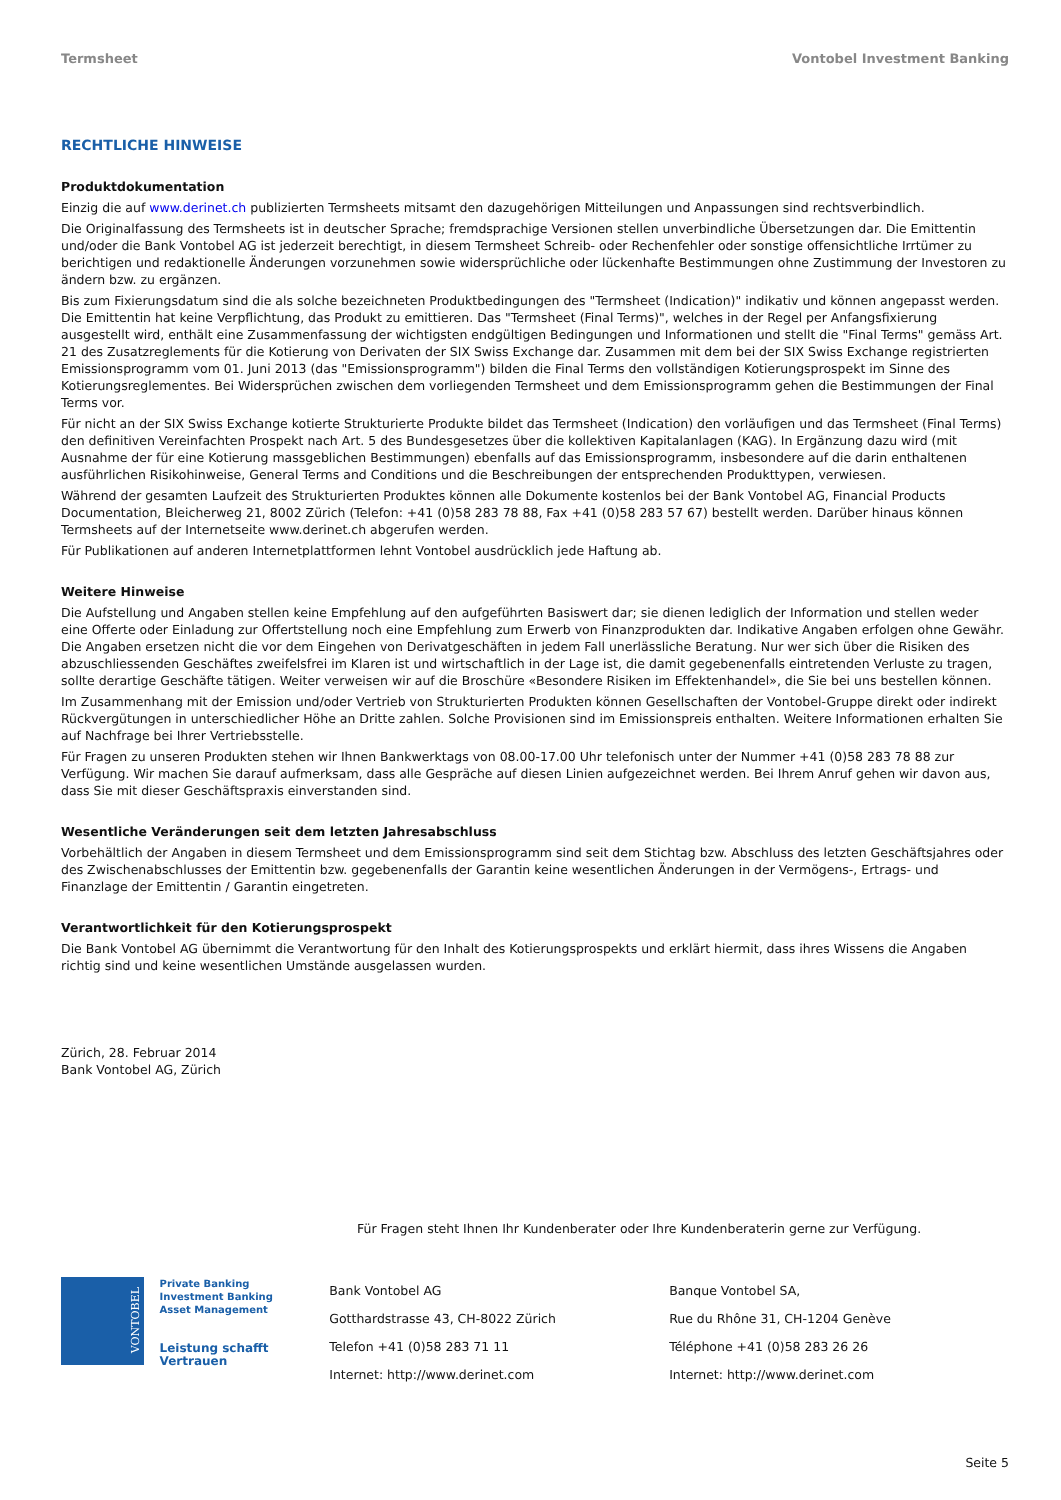Termsheet Vontobel Investment Banking
RECHTLICHE HINWEISE
Produktdokumentation
Einzig die auf www.derinet.ch publizierten Termsheets mitsamt den dazugehörigen Mitteilungen und Anpassungen sind rechtsverbindlich.
Die Originalfassung des Termsheets ist in deutscher Sprache; fremdsprachige Versionen stellen unverbindliche Übersetzungen dar. Die Emittentin und/oder die Bank Vontobel AG ist jederzeit berechtigt, in diesem Termsheet Schreib- oder Rechenfehler oder sonstige offensichtliche Irrtümer zu berichtigen und redaktionelle Änderungen vorzunehmen sowie widersprüchliche oder lückenhafte Bestimmungen ohne Zustimmung der Investoren zu ändern bzw. zu ergänzen.
Bis zum Fixierungsdatum sind die als solche bezeichneten Produktbedingungen des "Termsheet (Indication)" indikativ und können angepasst werden. Die Emittentin hat keine Verpflichtung, das Produkt zu emittieren. Das "Termsheet (Final Terms)", welches in der Regel per Anfangsfixierung ausgestellt wird, enthält eine Zusammenfassung der wichtigsten endgültigen Bedingungen und Informationen und stellt die "Final Terms" gemäss Art. 21 des Zusatzreglements für die Kotierung von Derivaten der SIX Swiss Exchange dar. Zusammen mit dem bei der SIX Swiss Exchange registrierten Emissionsprogramm vom 01. Juni 2013 (das "Emissionsprogramm") bilden die Final Terms den vollständigen Kotierungsprospekt im Sinne des Kotierungsreglementes. Bei Widersprüchen zwischen dem vorliegenden Termsheet und dem Emissionsprogramm gehen die Bestimmungen der Final Terms vor.
Für nicht an der SIX Swiss Exchange kotierte Strukturierte Produkte bildet das Termsheet (Indication) den vorläufigen und das Termsheet (Final Terms) den definitiven Vereinfachten Prospekt nach Art. 5 des Bundesgesetzes über die kollektiven Kapitalanlagen (KAG). In Ergänzung dazu wird (mit Ausnahme der für eine Kotierung massgeblichen Bestimmungen) ebenfalls auf das Emissionsprogramm, insbesondere auf die darin enthaltenen ausführlichen Risikohinweise, General Terms and Conditions und die Beschreibungen der entsprechenden Produkttypen, verwiesen.
Während der gesamten Laufzeit des Strukturierten Produktes können alle Dokumente kostenlos bei der Bank Vontobel AG, Financial Products Documentation, Bleicherweg 21, 8002 Zürich (Telefon: +41 (0)58 283 78 88, Fax +41 (0)58 283 57 67) bestellt werden. Darüber hinaus können Termsheets auf der Internetseite www.derinet.ch abgerufen werden.
Für Publikationen auf anderen Internetplattformen lehnt Vontobel ausdrücklich jede Haftung ab.
Weitere Hinweise
Die Aufstellung und Angaben stellen keine Empfehlung auf den aufgeführten Basiswert dar; sie dienen lediglich der Information und stellen weder eine Offerte oder Einladung zur Offertstellung noch eine Empfehlung zum Erwerb von Finanzprodukten dar. Indikative Angaben erfolgen ohne Gewähr. Die Angaben ersetzen nicht die vor dem Eingehen von Derivatgeschäften in jedem Fall unerlässliche Beratung. Nur wer sich über die Risiken des abzuschliessenden Geschäftes zweifelsfrei im Klaren ist und wirtschaftlich in der Lage ist, die damit gegebenenfalls eintretenden Verluste zu tragen, sollte derartige Geschäfte tätigen. Weiter verweisen wir auf die Broschüre «Besondere Risiken im Effektenhandel», die Sie bei uns bestellen können.
Im Zusammenhang mit der Emission und/oder Vertrieb von Strukturierten Produkten können Gesellschaften der Vontobel-Gruppe direkt oder indirekt Rückvergütungen in unterschiedlicher Höhe an Dritte zahlen. Solche Provisionen sind im Emissionspreis enthalten. Weitere Informationen erhalten Sie auf Nachfrage bei Ihrer Vertriebsstelle.
Für Fragen zu unseren Produkten stehen wir Ihnen Bankwerktags von 08.00-17.00 Uhr telefonisch unter der Nummer +41 (0)58 283 78 88 zur Verfügung. Wir machen Sie darauf aufmerksam, dass alle Gespräche auf diesen Linien aufgezeichnet werden. Bei Ihrem Anruf gehen wir davon aus, dass Sie mit dieser Geschäftspraxis einverstanden sind.
Wesentliche Veränderungen seit dem letzten Jahresabschluss
Vorbehältlich der Angaben in diesem Termsheet und dem Emissionsprogramm sind seit dem Stichtag bzw. Abschluss des letzten Geschäftsjahres oder des Zwischenabschlusses der Emittentin bzw. gegebenenfalls der Garantin keine wesentlichen Änderungen in der Vermögens-, Ertrags- und Finanzlage der Emittentin / Garantin eingetreten.
Verantwortlichkeit für den Kotierungsprospekt
Die Bank Vontobel AG übernimmt die Verantwortung für den Inhalt des Kotierungsprospekts und erklärt hiermit, dass ihres Wissens die Angaben richtig sind und keine wesentlichen Umstände ausgelassen wurden.
Zürich, 28. Februar 2014
Bank Vontobel AG, Zürich
Für Fragen steht Ihnen Ihr Kundenberater oder Ihre Kundenberaterin gerne zur Verfügung.
VONTOBEL
Private Banking
Investment Banking
Asset Management
Leistung schafft Vertrauen
Bank Vontobel AG
Gotthardstrasse 43, CH-8022 Zürich
Telefon +41 (0)58 283 71 11
Internet: http://www.derinet.com
Banque Vontobel SA,
Rue du Rhône 31, CH-1204 Genève
Téléphone +41 (0)58 283 26 26
Internet: http://www.derinet.com
Seite 5